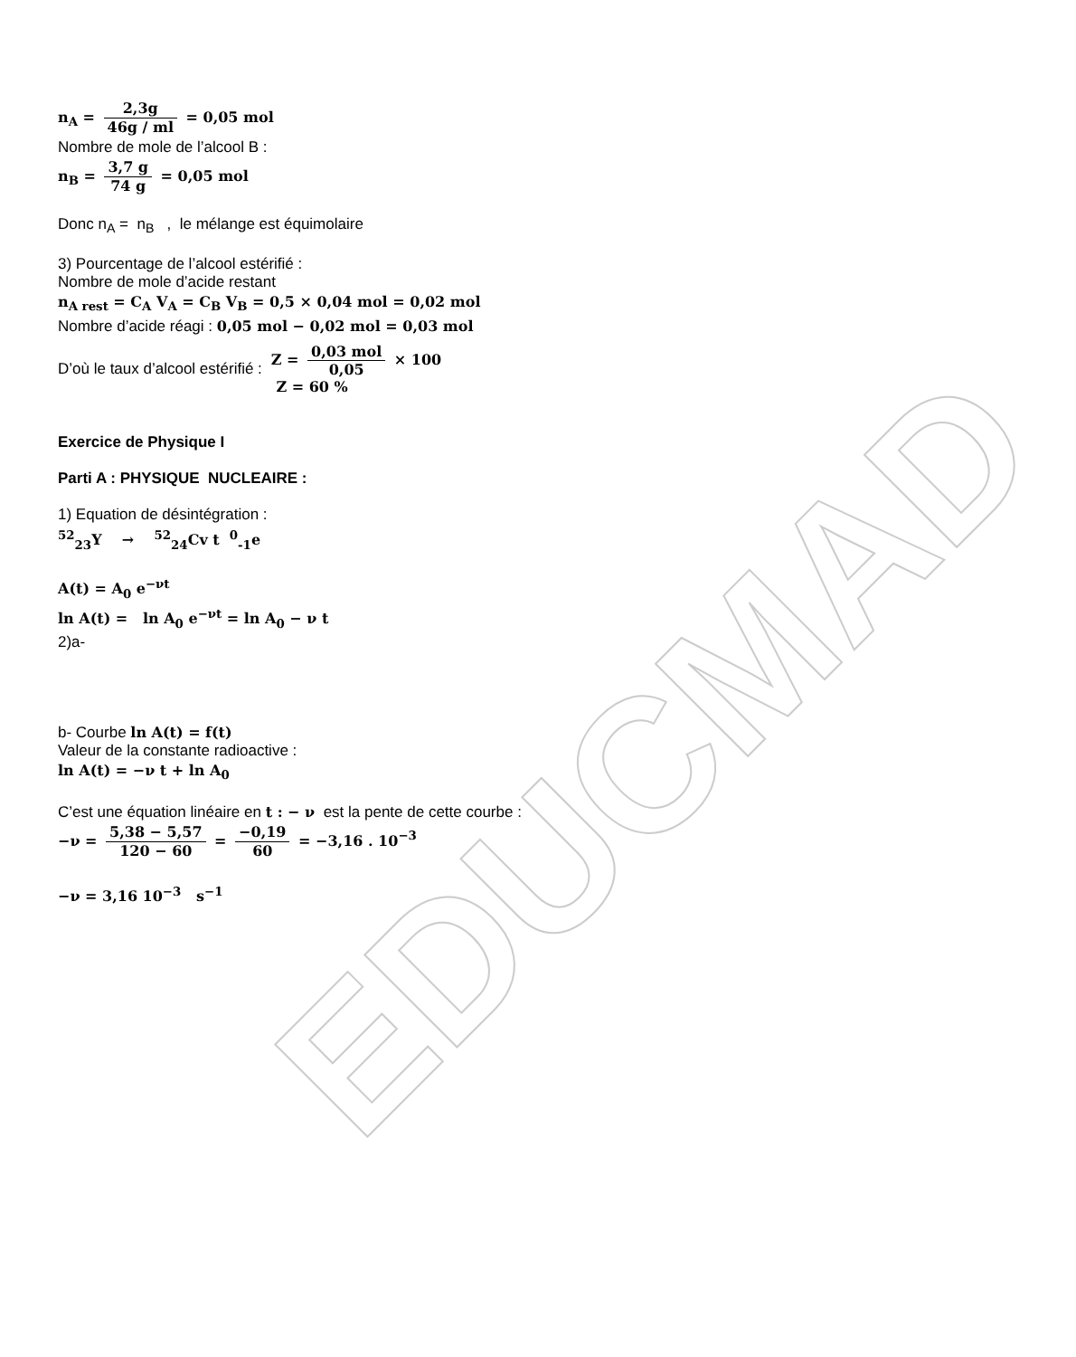EDUCMAD
n<sub>A</sub> = 2,3g 46g / ml = 0,05 mol
Nombre de mole de l’alcool B :
n<sub>B</sub> = 3,7 g 74 g = 0,05 mol
Donc n<sub>A</sub> = n<sub>B</sub> , le mélange est équimolaire
3) Pourcentage de l’alcool estérifié :
Nombre de mole d’acide restant
n<sub>A rest</sub> = C<sub>A</sub> V<sub>A</sub> = C<sub>B</sub> V<sub>B</sub> = 0,5 × 0,04 mol = 0,02 mol
Nombre d’acide réagi : 0,05 mol − 0,02 mol = 0,03 mol
D’où le taux d’alcool estérifié :
Z = 0,03 mol 0,05 × 100
Z = 60 %
Exercice de Physique I
Parti A : PHYSIQUE NUCLEAIRE :
1) Equation de désintégration :
<sup>52</sup> <sub>23</sub>Y → <sup>52</sup><sub>24</sub>Cv t <sup>0</sup><sub>-1</sub>e
A(t) = A<sub>0</sub> e<sup>−νt</sup>
ln A(t) = ln A<sub>0</sub> e<sup>−νt</sup> = ln A<sub>0</sub> − ν t
2)a-
b- Courbe ln A(t) = f(t)
Valeur de la constante radioactive :
ln A(t) = −ν t + ln A<sub>0</sub>
C’est une équation linéaire en t : − ν est la pente de cette courbe :
−ν = 5,38 − 5,57 120 − 60 = −0,19 60 = −3,16 . 10<sup>−3</sup>
−ν = 3,16 10<sup>−3</sup> s<sup>−1</sup>